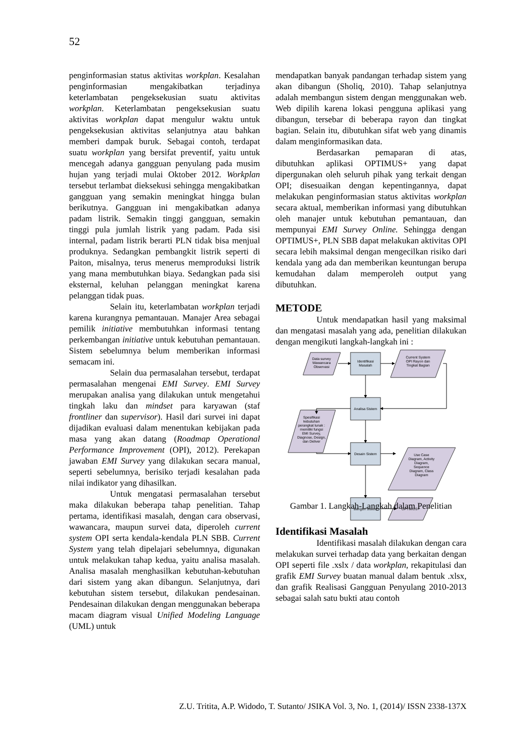52
penginformasian status aktivitas workplan. Kesalahan penginformasian mengakibatkan terjadinya keterlambatan pengeksekusian suatu aktivitas workplan. Keterlambatan pengeksekusian suatu aktivitas workplan dapat mengulur waktu untuk pengeksekusian aktivitas selanjutnya atau bahkan memberi dampak buruk. Sebagai contoh, terdapat suatu workplan yang bersifat preventif, yaitu untuk mencegah adanya gangguan penyulang pada musim hujan yang terjadi mulai Oktober 2012. Workplan tersebut terlambat dieksekusi sehingga mengakibatkan gangguan yang semakin meningkat hingga bulan berikutnya. Gangguan ini mengakibatkan adanya padam listrik. Semakin tinggi gangguan, semakin tinggi pula jumlah listrik yang padam. Pada sisi internal, padam listrik berarti PLN tidak bisa menjual produknya. Sedangkan pembangkit listrik seperti di Paiton, misalnya, terus menerus memproduksi listrik yang mana membutuhkan biaya. Sedangkan pada sisi eksternal, keluhan pelanggan meningkat karena pelanggan tidak puas.
Selain itu, keterlambatan workplan terjadi karena kurangnya pemantauan. Manajer Area sebagai pemilik initiative membutuhkan informasi tentang perkembangan initiative untuk kebutuhan pemantauan. Sistem sebelumnya belum memberikan informasi semacam ini.
Selain dua permasalahan tersebut, terdapat permasalahan mengenai EMI Survey. EMI Survey merupakan analisa yang dilakukan untuk mengetahui tingkah laku dan mindset para karyawan (staf frontliner dan supervisor). Hasil dari survei ini dapat dijadikan evaluasi dalam menentukan kebijakan pada masa yang akan datang (Roadmap Operational Performance Improvement (OPI), 2012). Perekapan jawaban EMI Survey yang dilakukan secara manual, seperti sebelumnya, berisiko terjadi kesalahan pada nilai indikator yang dihasilkan.
Untuk mengatasi permasalahan tersebut maka dilakukan beberapa tahap penelitian. Tahap pertama, identifikasi masalah, dengan cara observasi, wawancara, maupun survei data, diperoleh current system OPI serta kendala-kendala PLN SBB. Current System yang telah dipelajari sebelumnya, digunakan untuk melakukan tahap kedua, yaitu analisa masalah. Analisa masalah menghasilkan kebutuhan-kebutuhan dari sistem yang akan dibangun. Selanjutnya, dari kebutuhan sistem tersebut, dilakukan pendesainan. Pendesainan dilakukan dengan menggunakan beberapa macam diagram visual Unified Modeling Language (UML) untuk
mendapatkan banyak pandangan terhadap sistem yang akan dibangun (Sholiq, 2010). Tahap selanjutnya adalah membangun sistem dengan menggunakan web. Web dipilih karena lokasi pengguna aplikasi yang dibangun, tersebar di beberapa rayon dan tingkat bagian. Selain itu, dibutuhkan sifat web yang dinamis dalam menginformasikan data.
Berdasarkan pemaparan di atas, dibutuhkan aplikasi OPTIMUS+ yang dapat dipergunakan oleh seluruh pihak yang terkait dengan OPI; disesuaikan dengan kepentingannya, dapat melakukan penginformasian status aktivitas workplan secara aktual, memberikan informasi yang dibutuhkan oleh manajer untuk kebutuhan pemantauan, dan mempunyai EMI Survey Online. Sehingga dengan OPTIMUS+, PLN SBB dapat melakukan aktivitas OPI secara lebih maksimal dengan mengecilkan risiko dari kendala yang ada dan memberikan keuntungan berupa kemudahan dalam memperoleh output yang dibutuhkan.
METODE
Untuk mendapatkan hasil yang maksimal dan mengatasi masalah yang ada, penelitian dilakukan dengan mengikuti langkah-langkah ini :
Data survey
Wawancara
Observasi
Identifikasi
Masalah
Current System
OPI Rayon dan
Tingkat Bagian
Analisa Sistem
Spesifikasi
kebutuhan
perangkat lunak :
memiliki fungsi
EMI Survey,
Diagnose, Design,
dan Deliver
Desain Sistem
Use Case
Diagram, Activity
Diagram,
Sequence
Diagram, Class
Diagram
Bangun Sistem
OPTIMUS+
Gambar 1. Langkah-Langkah dalam Penelitian
Identifikasi Masalah
Identifikasi masalah dilakukan dengan cara melakukan survei terhadap data yang berkaitan dengan OPI seperti file .xslx / data workplan, rekapitulasi dan grafik EMI Survey buatan manual dalam bentuk .xlsx, dan grafik Realisasi Gangguan Penyulang 2010-2013 sebagai salah satu bukti atau contoh
Z.U. Tritita, A.P. Widodo, T. Sutanto/ JSIKA Vol. 3, No. 1, (2014)/ ISSN 2338-137X